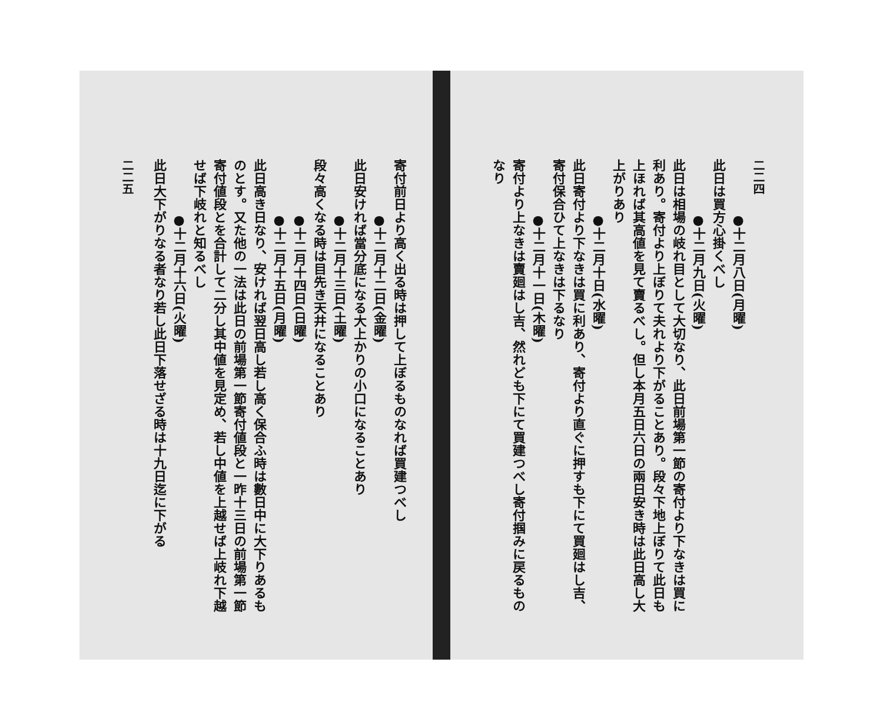二二四
●十二月八日(月曜)
此日は買方心掛くべし
●十二月九日(火曜)
此日は相場の岐れ目として大切なり、此日前場第一節の寄付より下なきは買に利あり。寄付より上ぼりて夫れより下がることあり。段々下地上ぼりて此日も上ほれば其高値を見て賣るべし。但し本月五日六日の兩日安き時は此日高し大上がりあり
●十二月十日(水曜)
此日寄付より下なきは買に利あり、寄付より直ぐに押すも下にて買廻はし吉、寄付保合ひて上なきは下るなり
●十二月十一日(木曜)
寄付より上なきは賣廻はし吉、然れども下にて買建つべし寄付掴みに戻るものなり
寄付前日より高く出る時は押して上ぼるものなれば買建つべし
●十二月十二日(金曜)
此日安ければ當分底になる大上かりの小口になることあり
●十二月十三日(土曜)
段々高くなる時は目先き天井になることあり
●十二月十四日(日曜)
●十二月十五日(月曜)
此日高き日なり、安ければ翌日高し若し高く保合ふ時は數日中に大下りあるものとす。又た他の一法は此日の前場第一節寄付値段と一昨十三日の前場第一節寄付値段とを合計して二分し其中値を見定め、若し中値を上越せば上岐れ下越せば下岐れと知るべし
●十二月十六日(火曜)
此日大下がりなる者なり若し此日下落せざる時は十九日迄に下がる
二二五